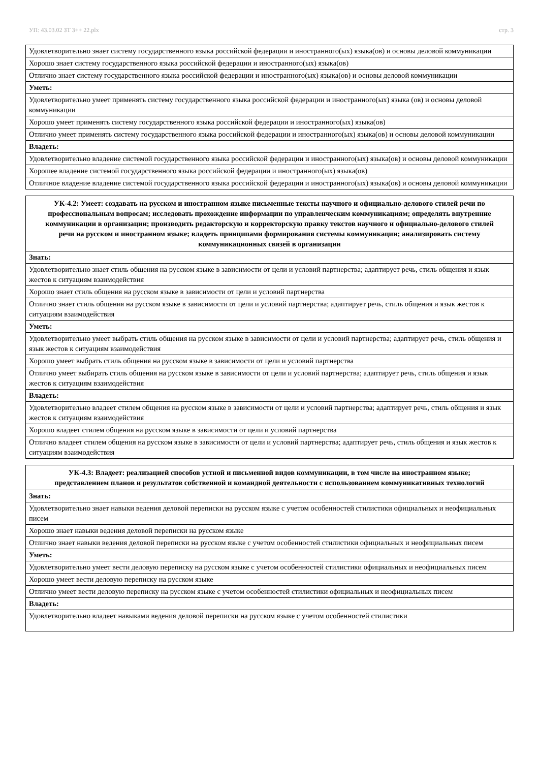УП: 43.03.02 ЗТ 3++ 22.plx стр. 3
| Удовлетворительно знает систему государственного языка российской федерации и иностранного(ых) языка(ов) и основы деловой коммуникации |
| Хорошо знает систему государственного языка российской федерации и иностранного(ых) языка(ов) |
| Отлично знает систему государственного языка российской федерации и иностранного(ых) языка(ов) и основы деловой коммуникации |
| Уметь: |
| Удовлетворительно умеет применять систему государственного языка российской федерации и иностранного(ых) языка (ов) и основы деловой коммуникации |
| Хорошо умеет применять систему государственного языка российской федерации и иностранного(ых) языка(ов) |
| Отлично умеет применять систему государственного языка российской федерации и иностранного(ых) языка(ов) и основы деловой коммуникации |
| Владеть: |
| Удовлетворительно владение системой государственного языка российской федерации и иностранного(ых) языка(ов) и основы деловой коммуникации |
| Хорошее владение системой государственного языка российской федерации и иностранного(ых) языка(ов) |
| Отличное владение владение системой государственного языка российской федерации и иностранного(ых) языка(ов) и основы деловой коммуникации |
| УК-4.2: Умеет: создавать на русском и иностранном языке письменные тексты научного и официально-делового стилей речи по профессиональным вопросам; исследовать прохождение информации по управленческим коммуникациям; определять внутренние коммуникации в организации; производить редакторскую и корректорскую правку текстов научного и официально-делового стилей речи на русском и иностранном языке; владеть принципами формирования системы коммуникации; анализировать систему коммуникационных связей в организации |
| --- |
| Знать: |
| Удовлетворительно знает стиль общения на русском языке в зависимости от цели и условий партнерства; адаптирует речь, стиль общения и язык жестов к ситуациям взаимодействия |
| Хорошо знает стиль общения на русском языке в зависимости от цели и условий партнерства |
| Отлично знает стиль общения на русском языке в зависимости от цели и условий партнерства; адаптирует речь, стиль общения и язык жестов к ситуациям взаимодействия |
| Уметь: |
| Удовлетворительно умеет выбрать стиль общения на русском языке в зависимости от цели и условий партнерства; адаптирует речь, стиль общения и язык жестов к ситуациям взаимодействия |
| Хорошо умеет выбрать стиль общения на русском языке в зависимости от цели и условий партнерства |
| Отлично умеет выбирать стиль общения на русском языке в зависимости от цели и условий партнерства; адаптирует речь, стиль общения и язык жестов к ситуациям взаимодействия |
| Владеть: |
| Удовлетворительно владеет стилем общения на русском языке в зависимости от цели и условий партнерства; адаптирует речь, стиль общения и язык жестов к ситуациям взаимодействия |
| Хорошо владеет стилем общения на русском языке в зависимости от цели и условий партнерства |
| Отлично владеет стилем общения на русском языке в зависимости от цели и условий партнерства; адаптирует речь, стиль общения и язык жестов к ситуациям взаимодействия |
| УК-4.3: Владеет: реализацией способов устной и письменной видов коммуникации, в том числе на иностранном языке; представлением планов и результатов собственной и командной деятельности с использованием коммуникативных технологий |
| --- |
| Знать: |
| Удовлетворительно знает навыки ведения деловой переписки на русском языке с учетом особенностей стилистики официальных и неофициальных писем |
| Хорошо знает навыки ведения деловой переписки на русском языке |
| Отлично знает навыки ведения деловой переписки на русском языке с учетом особенностей стилистики официальных и неофициальных писем |
| Уметь: |
| Удовлетворительно умеет вести деловую переписку на русском языке с учетом особенностей стилистики официальных и неофициальных писем |
| Хорошо умеет вести деловую переписку на русском языке |
| Отлично умеет вести деловую переписку на русском языке с учетом особенностей стилистики официальных и неофициальных писем |
| Владеть: |
| Удовлетворительно владеет навыками ведения деловой переписки на русском языке с учетом особенностей стилистики |